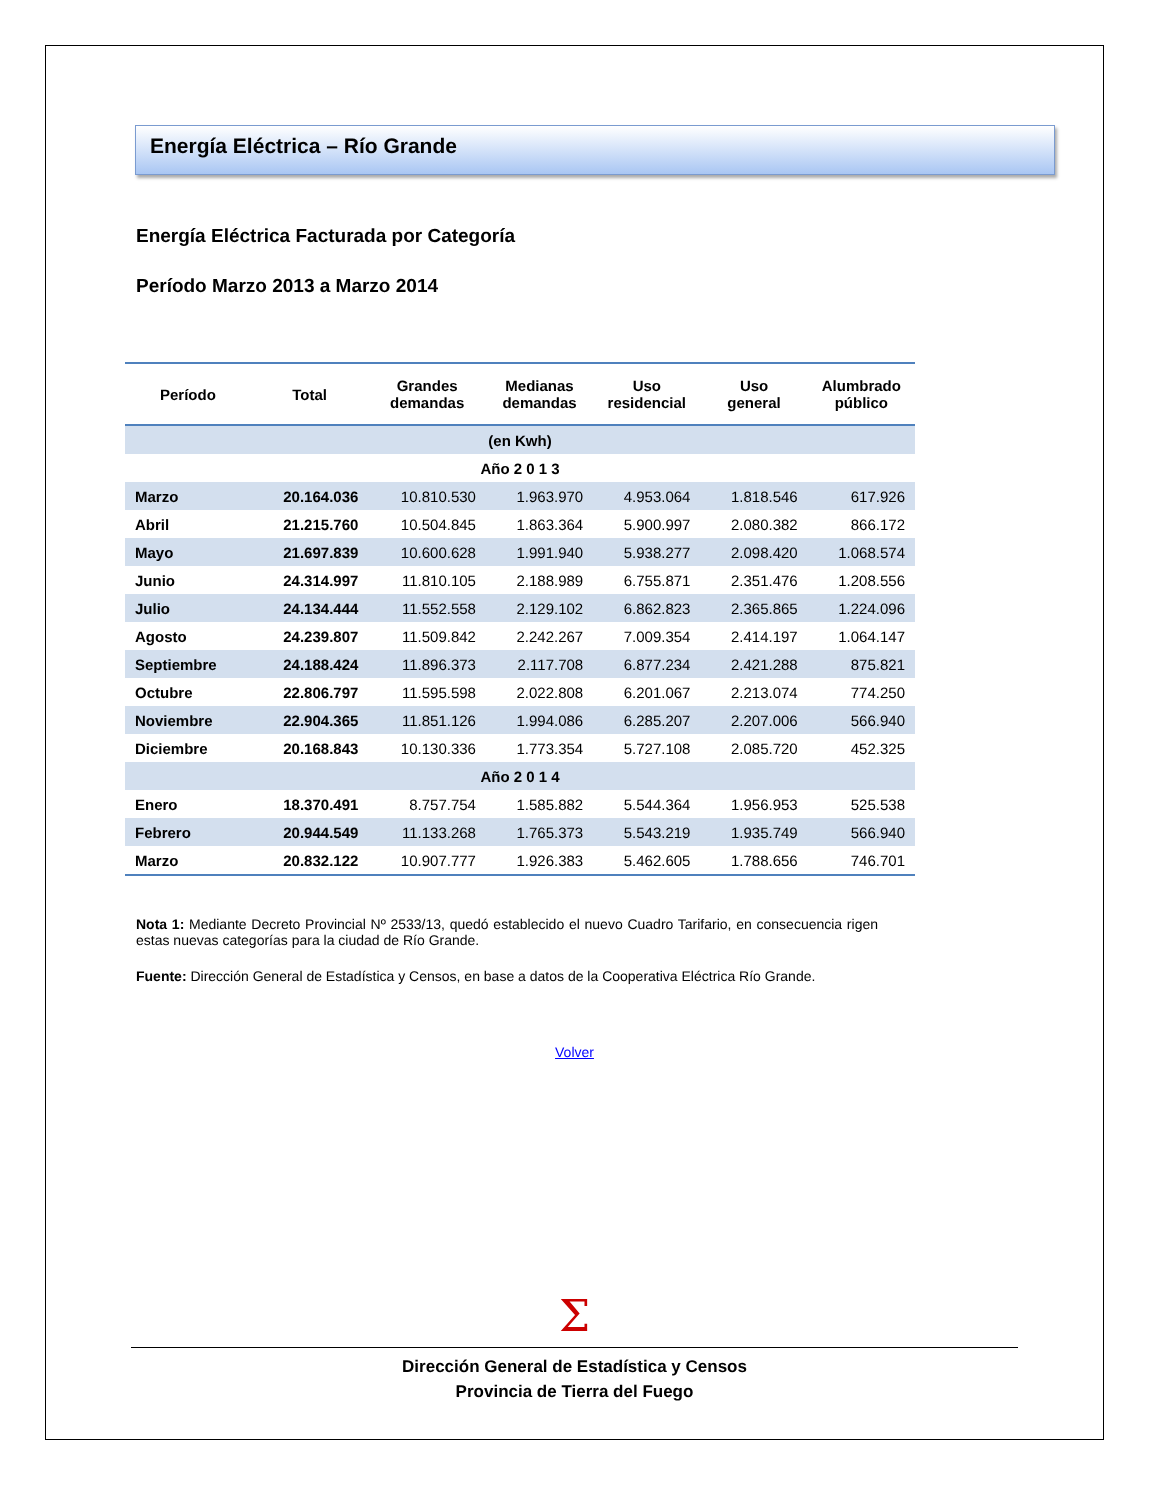Energía Eléctrica – Río Grande
Energía Eléctrica Facturada por Categoría
Período Marzo 2013 a Marzo 2014
| Período | Total | Grandes demandas | Medianas demandas | Uso residencial | Uso general | Alumbrado público |
| --- | --- | --- | --- | --- | --- | --- |
| (en Kwh) | | | | | | |
| Año 2 0 1 3 | | | | | | |
| Marzo | 20.164.036 | 10.810.530 | 1.963.970 | 4.953.064 | 1.818.546 | 617.926 |
| Abril | 21.215.760 | 10.504.845 | 1.863.364 | 5.900.997 | 2.080.382 | 866.172 |
| Mayo | 21.697.839 | 10.600.628 | 1.991.940 | 5.938.277 | 2.098.420 | 1.068.574 |
| Junio | 24.314.997 | 11.810.105 | 2.188.989 | 6.755.871 | 2.351.476 | 1.208.556 |
| Julio | 24.134.444 | 11.552.558 | 2.129.102 | 6.862.823 | 2.365.865 | 1.224.096 |
| Agosto | 24.239.807 | 11.509.842 | 2.242.267 | 7.009.354 | 2.414.197 | 1.064.147 |
| Septiembre | 24.188.424 | 11.896.373 | 2.117.708 | 6.877.234 | 2.421.288 | 875.821 |
| Octubre | 22.806.797 | 11.595.598 | 2.022.808 | 6.201.067 | 2.213.074 | 774.250 |
| Noviembre | 22.904.365 | 11.851.126 | 1.994.086 | 6.285.207 | 2.207.006 | 566.940 |
| Diciembre | 20.168.843 | 10.130.336 | 1.773.354 | 5.727.108 | 2.085.720 | 452.325 |
| Año 2 0 1 4 | | | | | | |
| Enero | 18.370.491 | 8.757.754 | 1.585.882 | 5.544.364 | 1.956.953 | 525.538 |
| Febrero | 20.944.549 | 11.133.268 | 1.765.373 | 5.543.219 | 1.935.749 | 566.940 |
| Marzo | 20.832.122 | 10.907.777 | 1.926.383 | 5.462.605 | 1.788.656 | 746.701 |
Nota 1: Mediante Decreto Provincial Nº 2533/13, quedó establecido el nuevo Cuadro Tarifario, en consecuencia rigen estas nuevas categorías para la ciudad de Río Grande.
Fuente: Dirección General de Estadística y Censos, en base a datos de la Cooperativa Eléctrica Río Grande.
Volver
Σ
Dirección General de Estadística y Censos
Provincia de Tierra del Fuego